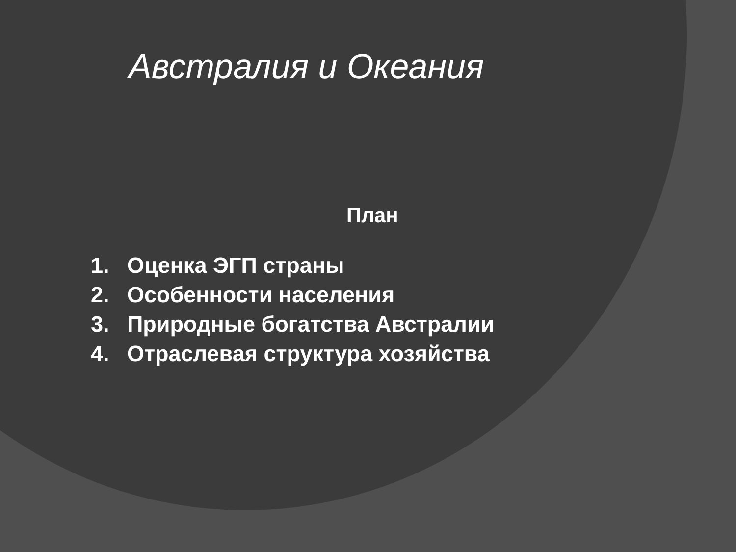Австралия и Океания
План
1. Оценка ЭГП страны
2. Особенности населения
3. Природные богатства Австралии
4. Отраслевая структура хозяйства